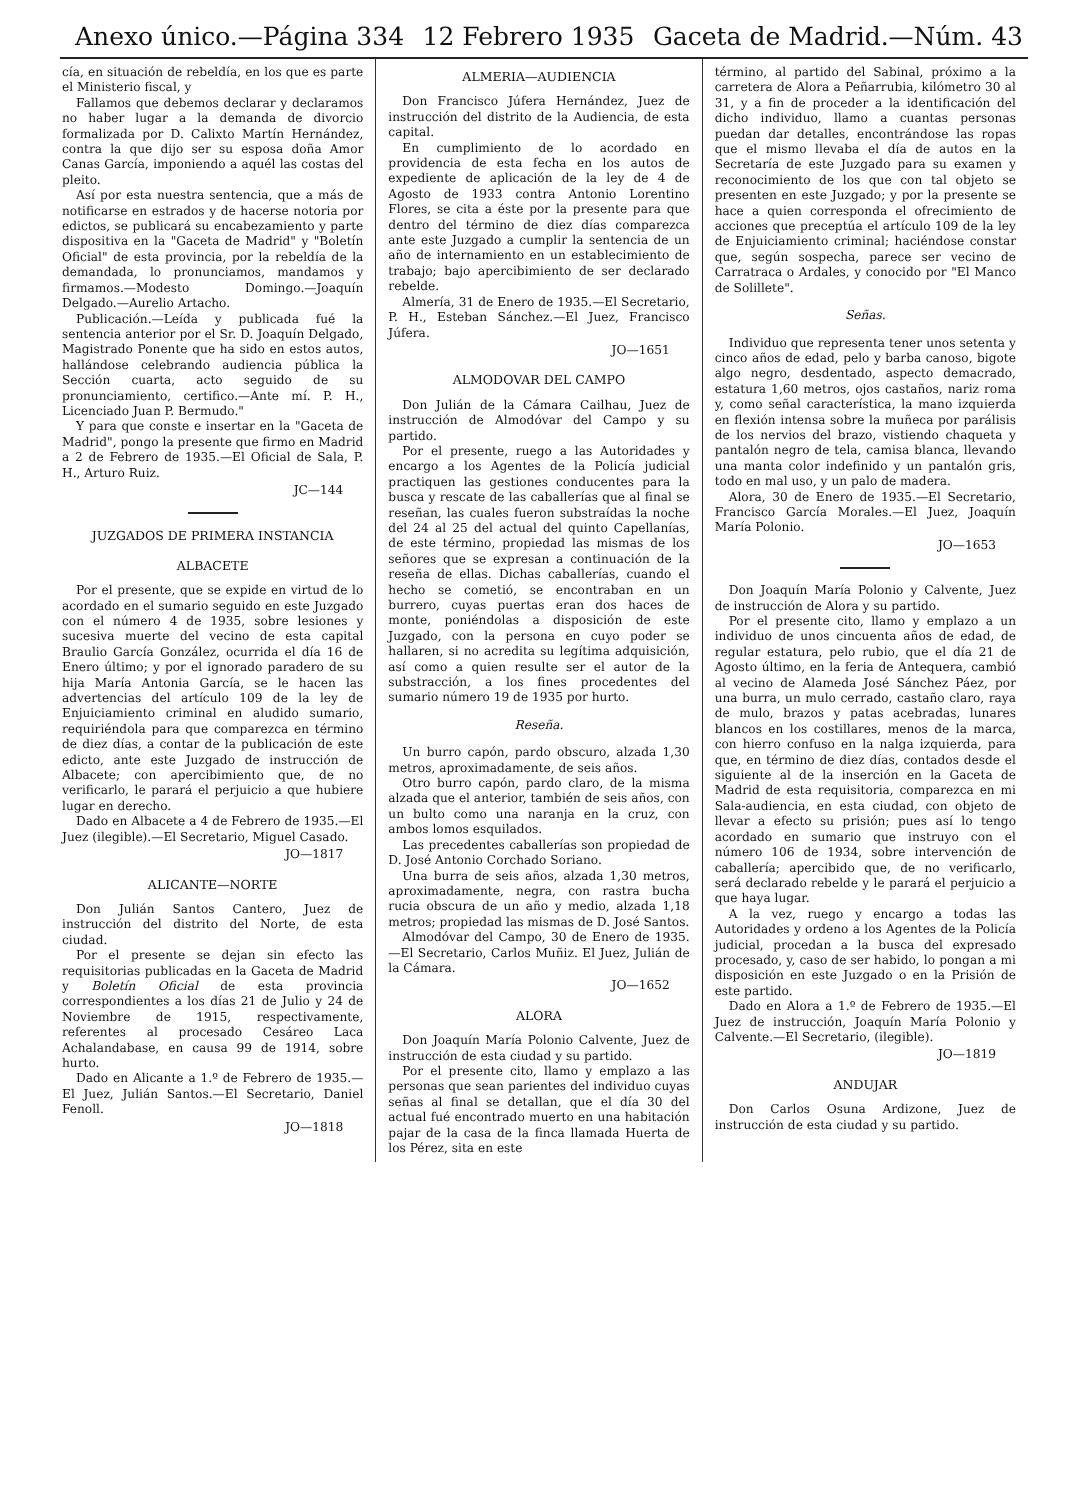Anexo único.—Página 334 12 Febrero 1935 Gaceta de Madrid.—Núm. 43
cía, en situación de rebeldía, en los que es parte el Ministerio fiscal, y
Fallamos que debemos declarar y declaramos no haber lugar a la demanda de divorcio formalizada por D. Calixto Martín Hernández, contra la que dijo ser su esposa doña Amor Canas García, imponiendo a aquél las costas del pleito.
Así por esta nuestra sentencia, que a más de notificarse en estrados y de hacerse notoria por edictos, se publicará su encabezamiento y parte dispositiva en la "Gaceta de Madrid" y "Boletín Oficial" de esta provincia, por la rebeldía de la demandada, lo pronunciamos, mandamos y firmamos.—Modesto Domingo.—Joaquín Delgado.—Aurelio Artacho.
Publicación.—Leída y publicada fué la sentencia anterior por el Sr. D. Joaquín Delgado, Magistrado Ponente que ha sido en estos autos, hallándose celebrando audiencia pública la Sección cuarta, acto seguido de su pronunciamiento, certifico.—Ante mí. P. H., Licenciado Juan P. Bermudo."
Y para que conste e insertar en la "Gaceta de Madrid", pongo la presente que firmo en Madrid a 2 de Febrero de 1935.—El Oficial de Sala, P. H., Arturo Ruiz.
JC—144
JUZGADOS DE PRIMERA INSTANCIA
ALBACETE
Por el presente, que se expide en virtud de lo acordado en el sumario seguido en este Juzgado con el número 4 de 1935, sobre lesiones y sucesiva muerte del vecino de esta capital Braulio García González, ocurrida el día 16 de Enero último; y por el ignorado paradero de su hija María Antonia García, se le hacen las advertencias del artículo 109 de la ley de Enjuiciamiento criminal en aludido sumario, requiriéndola para que comparezca en término de diez días, a contar de la publicación de este edicto, ante este Juzgado de instrucción de Albacete; con apercibimiento que, de no verificarlo, le parará el perjuicio a que hubiere lugar en derecho.
Dado en Albacete a 4 de Febrero de 1935.—El Juez (ilegible).—El Secretario, Miguel Casado.
JO—1817
ALICANTE—NORTE
Don Julián Santos Cantero, Juez de instrucción del distrito del Norte, de esta ciudad.
Por el presente se dejan sin efecto las requisitorias publicadas en la Gaceta de Madrid y Boletín Oficial de esta provincia correspondientes a los días 21 de Julio y 24 de Noviembre de 1915, respectivamente, referentes al procesado Cesáreo Laca Achalandabase, en causa 99 de 1914, sobre hurto.
Dado en Alicante a 1.º de Febrero de 1935.—El Juez, Julián Santos.—El Secretario, Daniel Fenoll.
JO—1818
ALMERIA—AUDIENCIA
Don Francisco Júfera Hernández, Juez de instrucción del distrito de la Audiencia, de esta capital.
En cumplimiento de lo acordado en providencia de esta fecha en los autos de expediente de aplicación de la ley de 4 de Agosto de 1933 contra Antonio Lorentino Flores, se cita a éste por la presente para que dentro del término de diez días comparezca ante este Juzgado a cumplir la sentencia de un año de internamiento en un establecimiento de trabajo; bajo apercibimiento de ser declarado rebelde.
Almería, 31 de Enero de 1935.—El Secretario, P. H., Esteban Sánchez.—El Juez, Francisco Júfera.
JO—1651
ALMODOVAR DEL CAMPO
Don Julián de la Cámara Cailhau, Juez de instrucción de Almodóvar del Campo y su partido.
Por el presente, ruego a las Autoridades y encargo a los Agentes de la Policía judicial practiquen las gestiones conducentes para la busca y rescate de las caballerías que al final se reseñan, las cuales fueron substraídas la noche del 24 al 25 del actual del quinto Capellanías, de este término, propiedad las mismas de los señores que se expresan a continuación de la reseña de ellas. Dichas caballerías, cuando el hecho se cometió, se encontraban en un burrero, cuyas puertas eran dos haces de monte, poniéndolas a disposición de este Juzgado, con la persona en cuyo poder se hallaren, si no acredita su legítima adquisición, así como a quien resulte ser el autor de la substracción, a los fines procedentes del sumario número 19 de 1935 por hurto.
Reseña.
Un burro capón, pardo obscuro, alzada 1,30 metros, aproximadamente, de seis años.
Otro burro capón, pardo claro, de la misma alzada que el anterior, también de seis años, con un bulto como una naranja en la cruz, con ambos lomos esquilados.
Las precedentes caballerías son propiedad de D. José Antonio Corchado Soriano.
Una burra de seis años, alzada 1,30 metros, aproximadamente, negra, con rastra bucha rucia obscura de un año y medio, alzada 1,18 metros; propiedad las mismas de D. José Santos.
Almodóvar del Campo, 30 de Enero de 1935.—El Secretario, Carlos Muñiz. El Juez, Julián de la Cámara.
JO—1652
ALORA
Don Joaquín María Polonio Calvente, Juez de instrucción de esta ciudad y su partido.
Por el presente cito, llamo y emplazo a las personas que sean parientes del individuo cuyas señas al final se detallan, que el día 30 del actual fué encontrado muerto en una habitación pajar de la casa de la finca llamada Huerta de los Pérez, sita en este
término, al partido del Sabinal, próximo a la carretera de Alora a Peñarrubia, kilómetro 30 al 31, y a fin de proceder a la identificación del dicho individuo, llamo a cuantas personas puedan dar detalles, encontrándose las ropas que el mismo llevaba el día de autos en la Secretaría de este Juzgado para su examen y reconocimiento de los que con tal objeto se presenten en este Juzgado; y por la presente se hace a quien corresponda el ofrecimiento de acciones que preceptúa el artículo 109 de la ley de Enjuiciamiento criminal; haciéndose constar que, según sospecha, parece ser vecino de Carratraca o Ardales, y conocido por "El Manco de Solillete".
Señas.
Individuo que representa tener unos setenta y cinco años de edad, pelo y barba canoso, bigote algo negro, desdentado, aspecto demacrado, estatura 1,60 metros, ojos castaños, nariz roma y, como señal característica, la mano izquierda en flexión intensa sobre la muñeca por parálisis de los nervios del brazo, vistiendo chaqueta y pantalón negro de tela, camisa blanca, llevando una manta color indefinido y un pantalón gris, todo en mal uso, y un palo de madera.
Alora, 30 de Enero de 1935.—El Secretario, Francisco García Morales.—El Juez, Joaquín María Polonio.
JO—1653
Don Joaquín María Polonio y Calvente, Juez de instrucción de Alora y su partido.
Por el presente cito, llamo y emplazo a un individuo de unos cincuenta años de edad, de regular estatura, pelo rubio, que el día 21 de Agosto último, en la feria de Antequera, cambió al vecino de Alameda José Sánchez Páez, por una burra, un mulo cerrado, castaño claro, raya de mulo, brazos y patas acebradas, lunares blancos en los costillares, menos de la marca, con hierro confuso en la nalga izquierda, para que, en término de diez días, contados desde el siguiente al de la inserción en la Gaceta de Madrid de esta requisitoria, comparezca en mi Sala-audiencia, en esta ciudad, con objeto de llevar a efecto su prisión; pues así lo tengo acordado en sumario que instruyo con el número 106 de 1934, sobre intervención de caballería; apercibido que, de no verificarlo, será declarado rebelde y le parará el perjuicio a que haya lugar.
A la vez, ruego y encargo a todas las Autoridades y ordeno a los Agentes de la Policía judicial, procedan a la busca del expresado procesado, y, caso de ser habido, lo pongan a mi disposición en este Juzgado o en la Prisión de este partido.
Dado en Alora a 1.º de Febrero de 1935.—El Juez de instrucción, Joaquín María Polonio y Calvente.—El Secretario, (ilegible).
JO—1819
ANDUJAR
Don Carlos Osuna Ardizone, Juez de instrucción de esta ciudad y su partido.